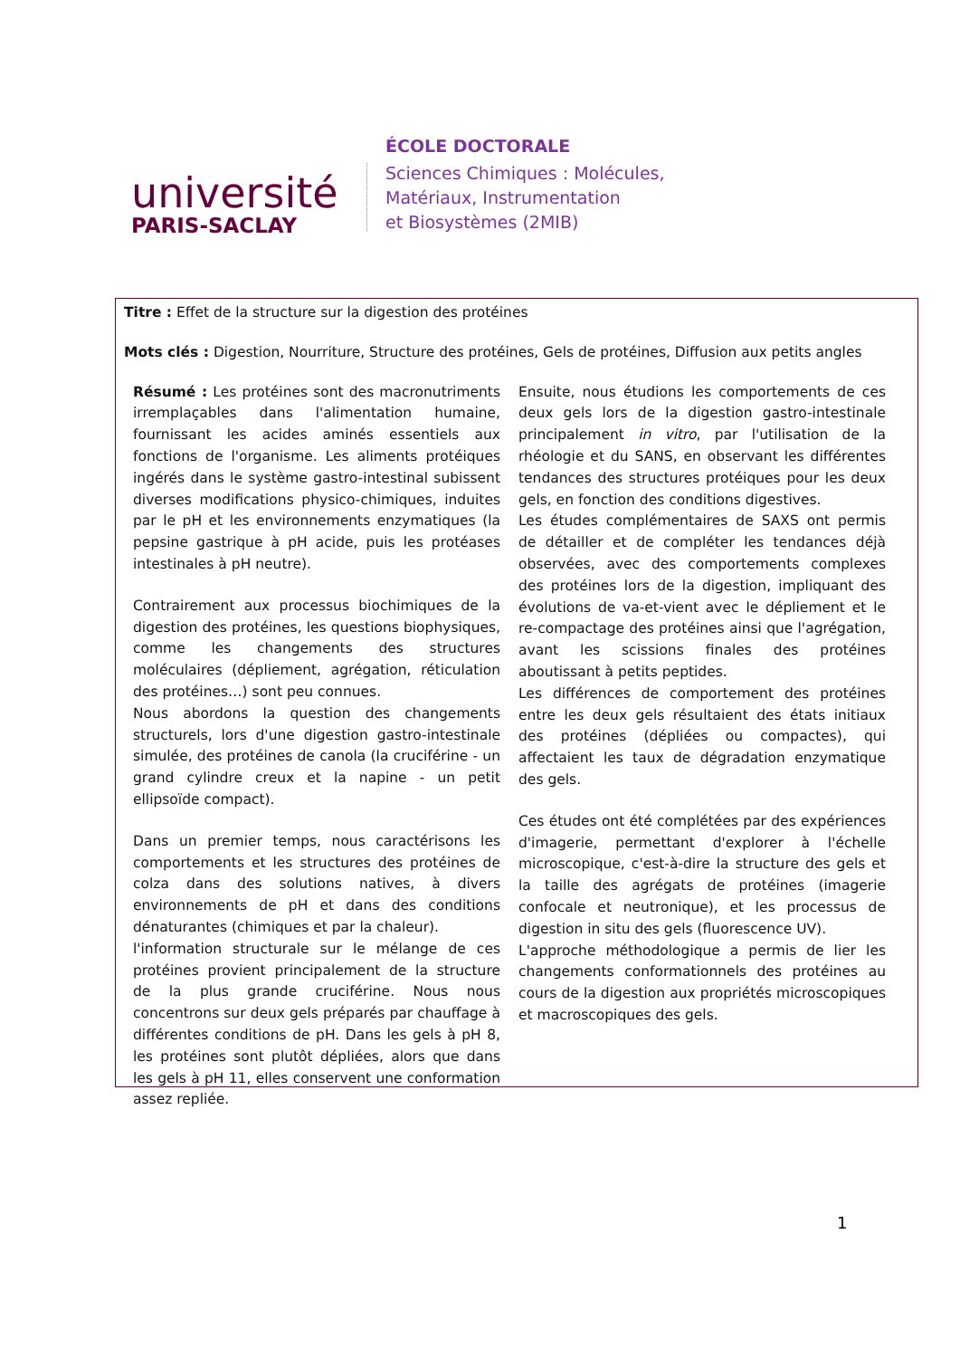université
PARIS-SACLAY
ÉCOLE DOCTORALE
Sciences Chimiques : Molécules,
Matériaux, Instrumentation
et Biosystèmes (2MIB)
Titre : Effet de la structure sur la digestion des protéines
Mots clés : Digestion, Nourriture, Structure des protéines, Gels de protéines, Diffusion aux petits angles
Résumé : Les protéines sont des macronutriments irremplaçables dans l'alimentation humaine, fournissant les acides aminés essentiels aux fonctions de l'organisme. Les aliments protéiques ingérés dans le système gastro-intestinal subissent diverses modifications physico-chimiques, induites par le pH et les environnements enzymatiques (la pepsine gastrique à pH acide, puis les protéases intestinales à pH neutre).
Contrairement aux processus biochimiques de la digestion des protéines, les questions biophysiques, comme les changements des structures moléculaires (dépliement, agrégation, réticulation des protéines…) sont peu connues.
Nous abordons la question des changements structurels, lors d'une digestion gastro-intestinale simulée, des protéines de canola (la cruciférine - un grand cylindre creux et la napine - un petit ellipsoïde compact).
Dans un premier temps, nous caractérisons les comportements et les structures des protéines de colza dans des solutions natives, à divers environnements de pH et dans des conditions dénaturantes (chimiques et par la chaleur).
l'information structurale sur le mélange de ces protéines provient principalement de la structure de la plus grande cruciférine. Nous nous concentrons sur deux gels préparés par chauffage à différentes conditions de pH. Dans les gels à pH 8, les protéines sont plutôt dépliées, alors que dans les gels à pH 11, elles conservent une conformation assez repliée.
Ensuite, nous étudions les comportements de ces deux gels lors de la digestion gastro-intestinale principalement in vitro, par l'utilisation de la rhéologie et du SANS, en observant les différentes tendances des structures protéiques pour les deux gels, en fonction des conditions digestives.
Les études complémentaires de SAXS ont permis de détailler et de compléter les tendances déjà observées, avec des comportements complexes des protéines lors de la digestion, impliquant des évolutions de va-et-vient avec le dépliement et le re-compactage des protéines ainsi que l'agrégation, avant les scissions finales des protéines aboutissant à petits peptides.
Les différences de comportement des protéines entre les deux gels résultaient des états initiaux des protéines (dépliées ou compactes), qui affectaient les taux de dégradation enzymatique des gels.
Ces études ont été complétées par des expériences d'imagerie, permettant d'explorer à l'échelle microscopique, c'est-à-dire la structure des gels et la taille des agrégats de protéines (imagerie confocale et neutronique), et les processus de digestion in situ des gels (fluorescence UV).
L'approche méthodologique a permis de lier les changements conformationnels des protéines au cours de la digestion aux propriétés microscopiques et macroscopiques des gels.
1